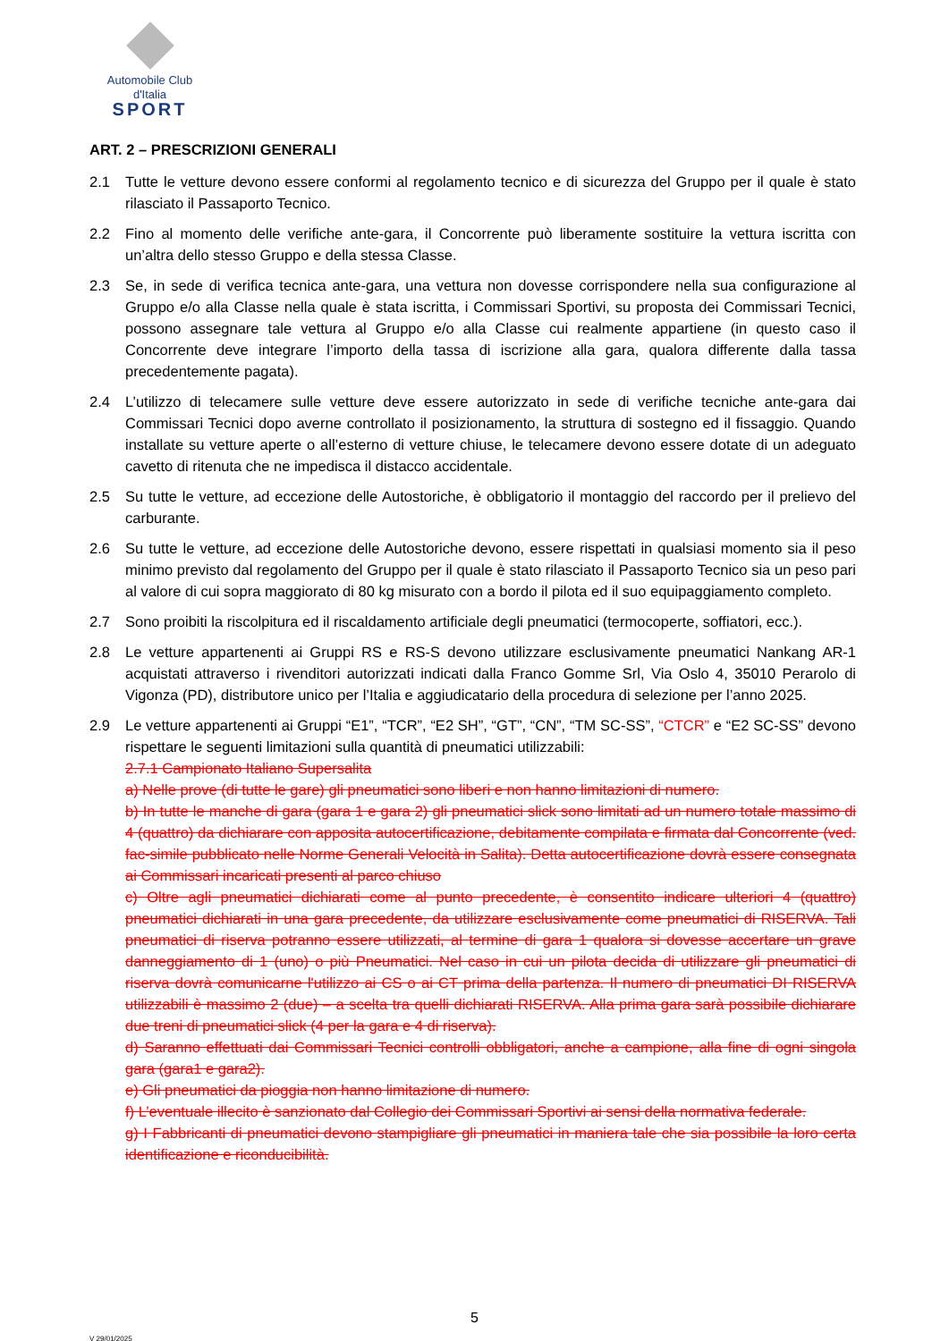Automobile Club d'Italia
SPORT
ART. 2 – PRESCRIZIONI GENERALI
2.1 Tutte le vetture devono essere conformi al regolamento tecnico e di sicurezza del Gruppo per il quale è stato rilasciato il Passaporto Tecnico.
2.2 Fino al momento delle verifiche ante-gara, il Concorrente può liberamente sostituire la vettura iscritta con un’altra dello stesso Gruppo e della stessa Classe.
2.3 Se, in sede di verifica tecnica ante-gara, una vettura non dovesse corrispondere nella sua configurazione al Gruppo e/o alla Classe nella quale è stata iscritta, i Commissari Sportivi, su proposta dei Commissari Tecnici, possono assegnare tale vettura al Gruppo e/o alla Classe cui realmente appartiene (in questo caso il Concorrente deve integrare l’importo della tassa di iscrizione alla gara, qualora differente dalla tassa precedentemente pagata).
2.4 L’utilizzo di telecamere sulle vetture deve essere autorizzato in sede di verifiche tecniche ante-gara dai Commissari Tecnici dopo averne controllato il posizionamento, la struttura di sostegno ed il fissaggio. Quando installate su vetture aperte o all’esterno di vetture chiuse, le telecamere devono essere dotate di un adeguato cavetto di ritenuta che ne impedisca il distacco accidentale.
2.5 Su tutte le vetture, ad eccezione delle Autostoriche, è obbligatorio il montaggio del raccordo per il prelievo del carburante.
2.6 Su tutte le vetture, ad eccezione delle Autostoriche devono, essere rispettati in qualsiasi momento sia il peso minimo previsto dal regolamento del Gruppo per il quale è stato rilasciato il Passaporto Tecnico sia un peso pari al valore di cui sopra maggiorato di 80 kg misurato con a bordo il pilota ed il suo equipaggiamento completo.
2.7 Sono proibiti la riscolpitura ed il riscaldamento artificiale degli pneumatici (termocoperte, soffiatori, ecc.).
2.8 Le vetture appartenenti ai Gruppi RS e RS-S devono utilizzare esclusivamente pneumatici Nankang AR-1 acquistati attraverso i rivenditori autorizzati indicati dalla Franco Gomme Srl, Via Oslo 4, 35010 Perarolo di Vigonza (PD), distributore unico per l’Italia e aggiudicatario della procedura di selezione per l’anno 2025.
2.9 Le vetture appartenenti ai Gruppi “E1”, “TCR”, “E2 SH”, “GT”, “CN”, “TM SC-SS”, “CTCR” e “E2 SC-SS” devono rispettare le seguenti limitazioni sulla quantità di pneumatici utilizzabili:
2.7.1 Campionato Italiano Supersalita
a) Nelle prove (di tutte le gare) gli pneumatici sono liberi e non hanno limitazioni di numero.
b) In tutte le manche di gara (gara 1 e gara 2) gli pneumatici slick sono limitati ad un numero totale massimo di 4 (quattro) da dichiarare con apposita autocertificazione, debitamente compilata e firmata dal Concorrente (ved. fac-simile pubblicato nelle Norme Generali Velocità in Salita). Detta autocertificazione dovrà essere consegnata ai Commissari incaricati presenti al parco chiuso
c) Oltre agli pneumatici dichiarati come al punto precedente, è consentito indicare ulteriori 4 (quattro) pneumatici dichiarati in una gara precedente, da utilizzare esclusivamente come pneumatici di RISERVA. Tali pneumatici di riserva potranno essere utilizzati, al termine di gara 1 qualora si dovesse accertare un grave danneggiamento di 1 (uno) o più Pneumatici. Nel caso in cui un pilota decida di utilizzare gli pneumatici di riserva dovrà comunicarne l'utilizzo ai CS o ai CT prima della partenza. Il numero di pneumatici DI RISERVA utilizzabili è massimo 2 (due) – a scelta tra quelli dichiarati RISERVA. Alla prima gara sarà possibile dichiarare due treni di pneumatici slick (4 per la gara e 4 di riserva).
d) Saranno effettuati dai Commissari Tecnici controlli obbligatori, anche a campione, alla fine di ogni singola gara (gara1 e gara2).
e) Gli pneumatici da pioggia non hanno limitazione di numero.
f) L’eventuale illecito è sanzionato dal Collegio dei Commissari Sportivi ai sensi della normativa federale.
g) I Fabbricanti di pneumatici devono stampigliare gli pneumatici in maniera tale che sia possibile la loro certa identificazione e riconducibilità.
5
V 29/01/2025